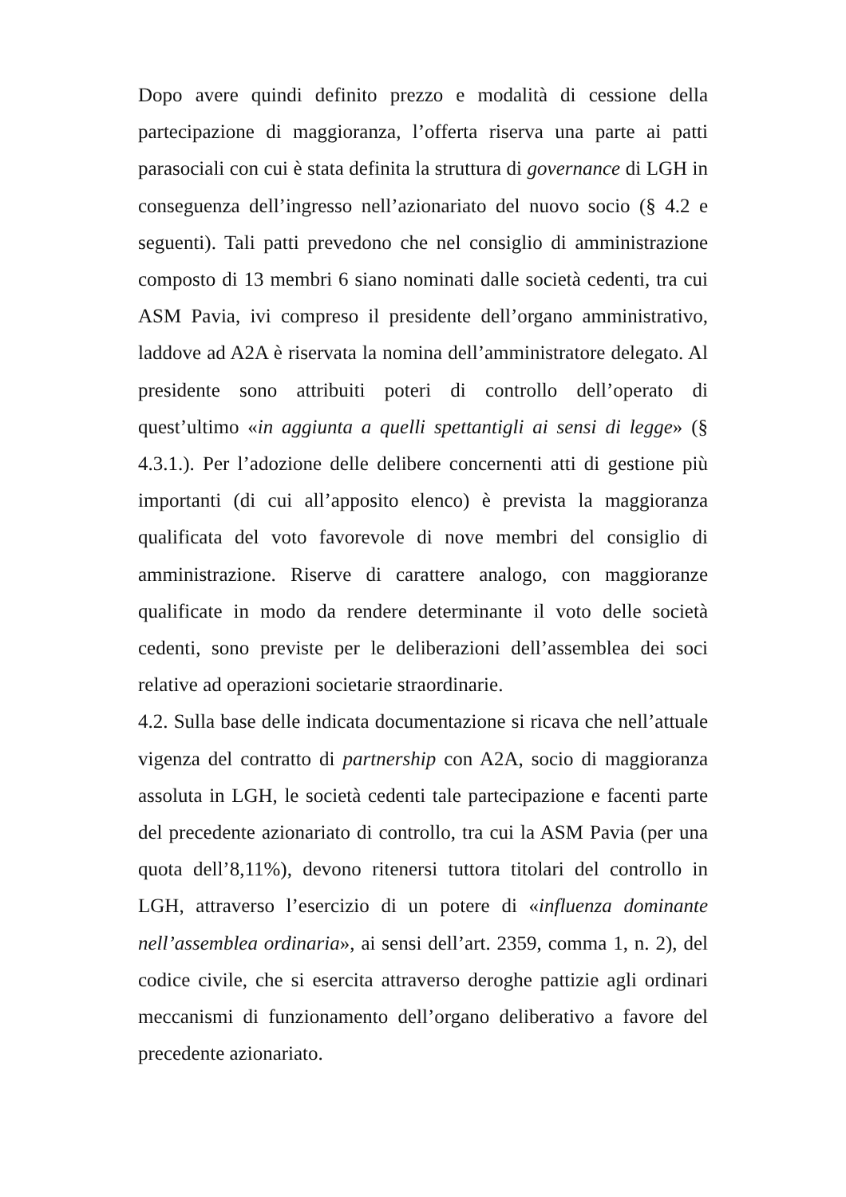Dopo avere quindi definito prezzo e modalità di cessione della partecipazione di maggioranza, l’offerta riserva una parte ai patti parasociali con cui è stata definita la struttura di governance di LGH in conseguenza dell’ingresso nell’azionariato del nuovo socio (§ 4.2 e seguenti). Tali patti prevedono che nel consiglio di amministrazione composto di 13 membri 6 siano nominati dalle società cedenti, tra cui ASM Pavia, ivi compreso il presidente dell’organo amministrativo, laddove ad A2A è riservata la nomina dell’amministratore delegato. Al presidente sono attribuiti poteri di controllo dell’operato di quest’ultimo «in aggiunta a quelli spettantigli ai sensi di legge» (§ 4.3.1.). Per l’adozione delle delibere concernenti atti di gestione più importanti (di cui all’apposito elenco) è prevista la maggioranza qualificata del voto favorevole di nove membri del consiglio di amministrazione. Riserve di carattere analogo, con maggioranze qualificate in modo da rendere determinante il voto delle società cedenti, sono previste per le deliberazioni dell’assemblea dei soci relative ad operazioni societarie straordinarie.
4.2. Sulla base delle indicata documentazione si ricava che nell’attuale vigenza del contratto di partnership con A2A, socio di maggioranza assoluta in LGH, le società cedenti tale partecipazione e facenti parte del precedente azionariato di controllo, tra cui la ASM Pavia (per una quota dell’8,11%), devono ritenersi tuttora titolari del controllo in LGH, attraverso l’esercizio di un potere di «influenza dominante nell’assemblea ordinaria», ai sensi dell’art. 2359, comma 1, n. 2), del codice civile, che si esercita attraverso deroghe pattizie agli ordinari meccanismi di funzionamento dell’organo deliberativo a favore del precedente azionariato.